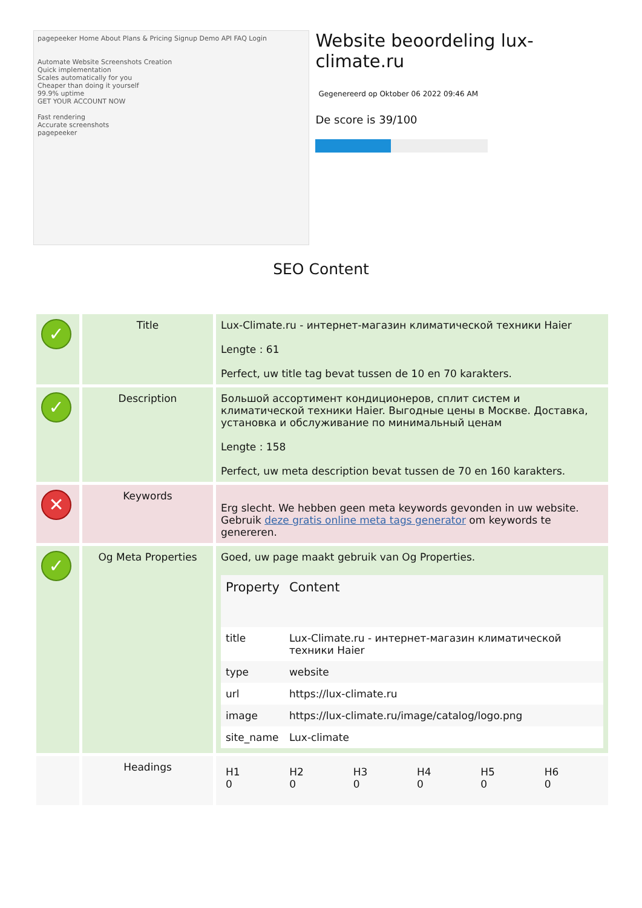pagepeeker Home About Plans & Pricing Signup Demo API FAQ Login
Automate Website Screenshots Creation
Quick implementation
Scales automatically for you
Cheaper than doing it yourself
99.9% uptime
GET YOUR ACCOUNT NOW
Fast rendering
Accurate screenshots
pagepeeker
Website beoordeling lux-climate.ru
Gegenereerd op Oktober 06 2022 09:46 AM
De score is 39/100
SEO Content
| ✓ | Title | Lux-Climate.ru - интернет-магазин климатической техники Haier Lengte : 61 Perfect, uw title tag bevat tussen de 10 en 70 karakters. |
| ✓ | Description | Большой ассортимент кондиционеров, сплит систем и климатической техники Haier. Выгодные цены в Москве. Доставка, установка и обслуживание по минимальный ценам Lengte : 158 Perfect, uw meta description bevat tussen de 70 en 160 karakters. |
| ✕ | Keywords | Erg slecht. We hebben geen meta keywords gevonden in uw website. Gebruik deze gratis online meta tags generator om keywords te genereren. |
| ✓ | Og Meta Properties | Goed, uw page maakt gebruik van Og Properties. / Property / Content / / --- / --- / / title / Lux-Climate.ru - интернет-магазин климатической техники Haier / / type / website / / url / https://lux-climate.ru / / image / https://lux-climate.ru/image/catalog/logo.png / / site_name / Lux-climate / |
| | Headings | / H1 0 / H2 0 / H3 0 / H4 0 / H5 0 / H6 0 / |